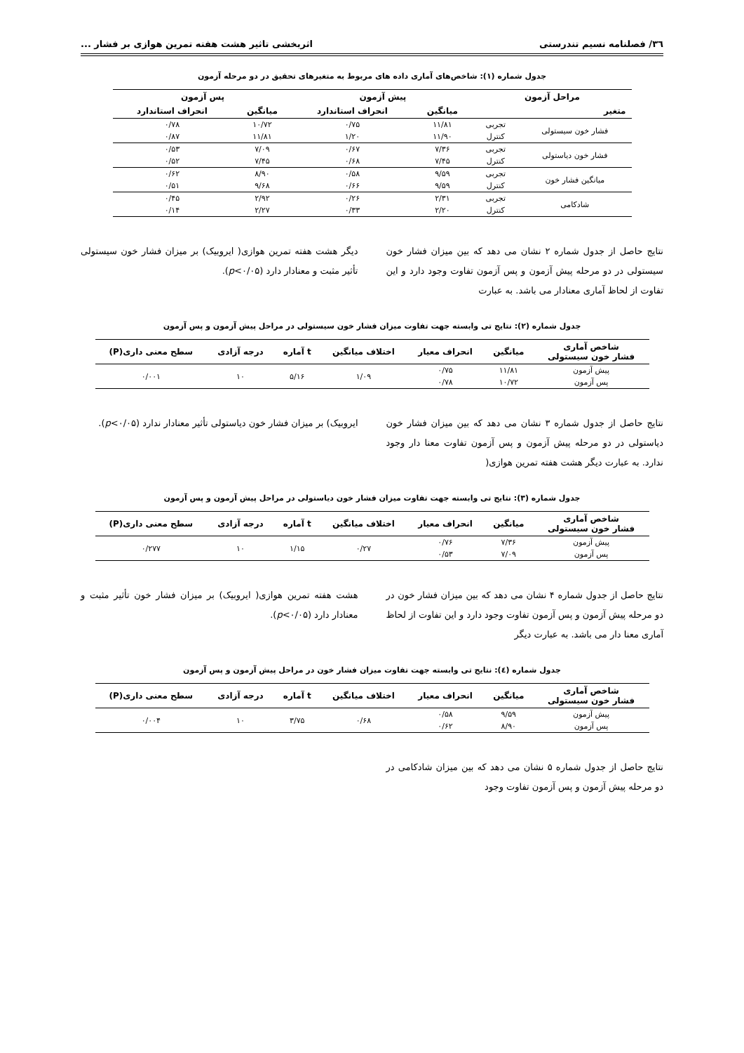۳٦/ فصلنامه نسیم تندرستی اثربخشی تاثیر هشت هفته تمرین هوازی بر فشار ...
جدول شماره (۱): شاخص‌های آماری داده های مربوط به متغیرهای تحقیق در دو مرحله آزمون
| مراحل آزمون | | پیش آزمون | | پس آزمون | |
| --- | --- | --- | --- | --- | --- |
| متغیر | | میانگین | انحراف استاندارد | میانگین | انحراف استاندارد |
| فشار خون سیستولی | تجربی | ۱۱/۸۱ | ۰/۷۵ | ۱۰/۷۲ | ۰/۷۸ |
| | کنترل | ۱۱/۹۰ | ۱/۲۰ | ۱۱/۸۱ | ۰/۸۷ |
| فشار خون دیاستولی | تجربی | ۷/۳۶ | ۰/۶۷ | ۷/۰۹ | ۰/۵۳ |
| | کنترل | ۷/۴۵ | ۰/۶۸ | ۷/۴۵ | ۰/۵۲ |
| میانگین فشار خون | تجربی | ۹/۵۹ | ۰/۵۸ | ۸/۹۰ | ۰/۶۲ |
| | کنترل | ۹/۵۹ | ۰/۶۶ | ۹/۶۸ | ۰/۵۱ |
| شادکامی | تجربی | ۲/۳۱ | ۰/۲۶ | ۲/۹۲ | ۰/۴۵ |
| | کنترل | ۲/۲۰ | ۰/۳۳ | ۲/۲۷ | ۰/۱۴ |
نتایج حاصل از جدول شماره ۲ نشان می دهد که بین میزان فشار خون سیستولی در دو مرحله پیش آزمون و پس آزمون تفاوت وجود دارد و این تفاوت از لحاظ آماری معنادار می باشد. به عبارت
دیگر هشت هفته تمرین هوازی( ایروبیک) بر میزان فشار خون سیستولی تأثیر مثبت و معنادار دارد (p<۰/۰۵).
جدول شماره (۲): نتایج تی وابسته جهت تفاوت میزان فشار خون سیستولی در مراحل پیش آزمون و پس آزمون
| شاخص آماری فشار خون سیستولی | میانگین | انحراف معیار | اختلاف میانگین | t آماره | درجه آزادی | سطح معنی داری(P) |
| --- | --- | --- | --- | --- | --- | --- |
| پیش آزمون | ۱۱/۸۱ | ۰/۷۵ | ۱/۰۹ | ۵/۱۶ | ۱۰ | ۰/۰۰۱ |
| پس آزمون | ۱۰/۷۲ | ۰/۷۸ | | | | |
نتایج حاصل از جدول شماره ۳ نشان می دهد که بین میزان فشار خون دیاستولی در دو مرحله پیش آزمون و پس آزمون تفاوت معنا دار وجود ندارد. به عبارت دیگر هشت هفته تمرین هوازی(
ایروبیک) بر میزان فشار خون دیاستولی تأثیر معنادار ندارد (p<۰/۰۵).
جدول شماره (۳): نتایج تی وابسته جهت تفاوت میزان فشار خون دیاستولی در مراحل پیش آزمون و پس آزمون
| شاخص آماری فشار خون سیستولی | میانگین | انحراف معیار | اختلاف میانگین | t آماره | درجه آزادی | سطح معنی داری(P) |
| --- | --- | --- | --- | --- | --- | --- |
| پیش آزمون | ۷/۳۶ | ۰/۷۶ | ۰/۲۷ | ۱/۱۵ | ۱۰ | ۰/۲۷۷ |
| پس آزمون | ۷/۰۹ | ۰/۵۳ | | | | |
نتایج حاصل از جدول شماره ۴ نشان می دهد که بین میزان فشار خون در دو مرحله پیش آزمون و پس آزمون تفاوت وجود دارد و این تفاوت از لحاظ آماری معنا دار می باشد. به عبارت دیگر
هشت هفته تمرین هوازی( ایروبیک) بر میزان فشار خون تأثیر مثبت و معنادار دارد (p<۰/۰۵).
جدول شماره (٤): نتایج تی وابسته جهت تفاوت میزان فشار خون در مراحل پیش آزمون و پس آزمون
| شاخص آماری فشار خون سیستولی | میانگین | انحراف معیار | اختلاف میانگین | t آماره | درجه آزادی | سطح معنی داری(P) |
| --- | --- | --- | --- | --- | --- | --- |
| پیش آزمون | ۹/۵۹ | ۰/۵۸ | ۰/۶۸ | ۳/۷۵ | ۱۰ | ۰/۰۰۴ |
| پس آزمون | ۸/۹۰ | ۰/۶۲ | | | | |
نتایج حاصل از جدول شماره ۵ نشان می دهد که بین میزان شادکامی در دو مرحله پیش آزمون و پس آزمون تفاوت وجود